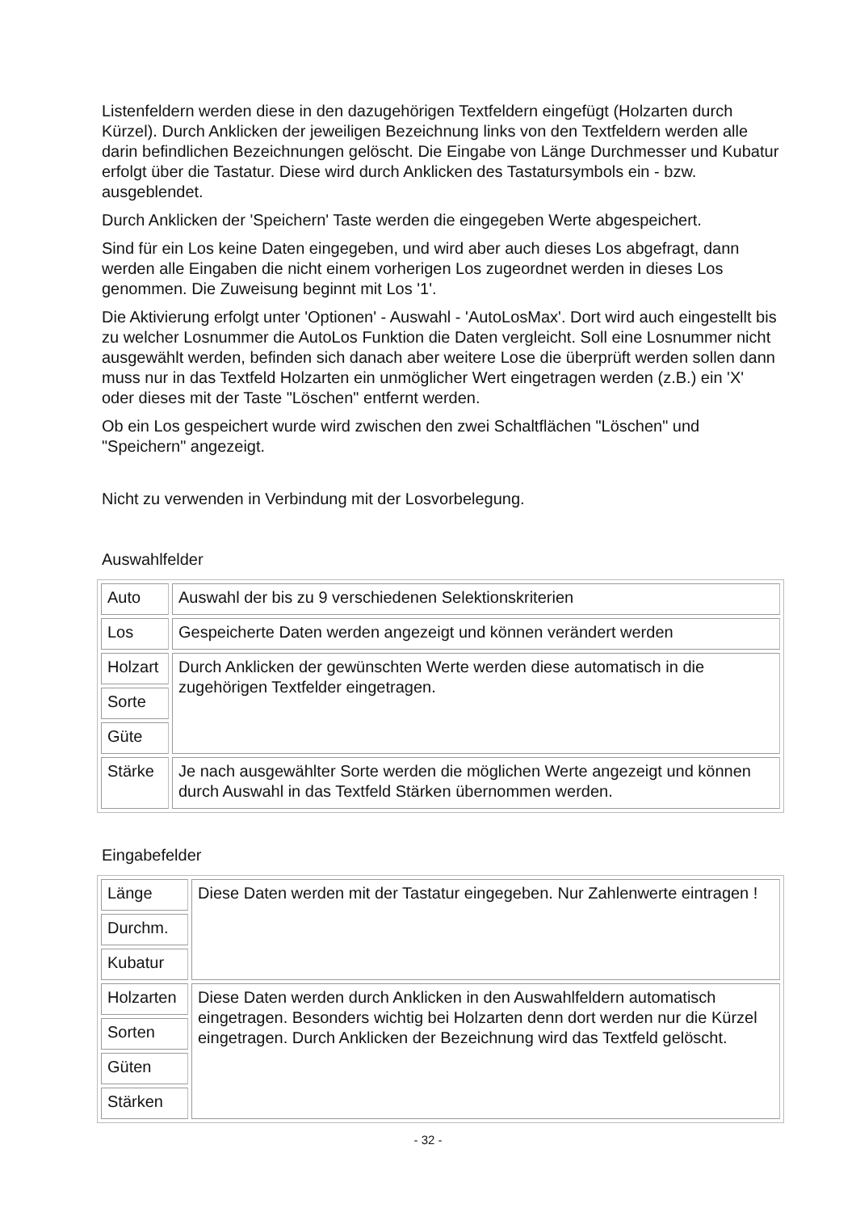Listenfeldern werden diese in den dazugehörigen Textfeldern eingefügt (Holzarten durch Kürzel). Durch Anklicken der jeweiligen Bezeichnung links von den Textfeldern werden alle darin befindlichen Bezeichnungen gelöscht. Die Eingabe von Länge Durchmesser und Kubatur erfolgt über die Tastatur. Diese wird durch Anklicken des Tastatursymbols ein - bzw. ausgeblendet.
Durch Anklicken der 'Speichern' Taste werden die eingegeben Werte abgespeichert.
Sind für ein Los keine Daten eingegeben, und wird aber auch dieses Los abgefragt, dann werden alle Eingaben die nicht einem vorherigen Los zugeordnet werden in dieses Los genommen. Die Zuweisung beginnt mit Los '1'.
Die Aktivierung erfolgt unter 'Optionen' - Auswahl - 'AutoLosMax'. Dort wird auch eingestellt bis zu welcher Losnummer die AutoLos Funktion die Daten vergleicht. Soll eine Losnummer nicht ausgewählt werden, befinden sich danach aber weitere Lose die überprüft werden sollen dann muss nur in das Textfeld Holzarten ein unmöglicher Wert eingetragen werden (z.B.) ein 'X' oder dieses mit der Taste "Löschen" entfernt werden.
Ob ein Los gespeichert wurde wird zwischen den zwei Schaltflächen "Löschen" und "Speichern" angezeigt.
Nicht zu verwenden in Verbindung mit der Losvorbelegung.
Auswahlfelder
| Auto | Auswahl der bis zu 9 verschiedenen Selektionskriterien |
| Los | Gespeicherte Daten werden angezeigt und können verändert werden |
| Holzart | Durch Anklicken der gewünschten Werte werden diese automatisch in die zugehörigen Textfelder eingetragen. |
| Sorte | |
| Güte | |
| Stärke | Je nach ausgewählter Sorte werden die möglichen Werte angezeigt und können durch Auswahl in das Textfeld Stärken übernommen werden. |
Eingabefelder
| Länge | Diese Daten werden mit der Tastatur eingegeben. Nur Zahlenwerte eintragen ! |
| Durchm. | |
| Kubatur | |
| Holzarten | Diese Daten werden durch Anklicken in den Auswahlfeldern automatisch eingetragen. Besonders wichtig bei Holzarten denn dort werden nur die Kürzel eingetragen. Durch Anklicken der Bezeichnung wird das Textfeld gelöscht. |
| Sorten | |
| Güten | |
| Stärken | |
- 32 -